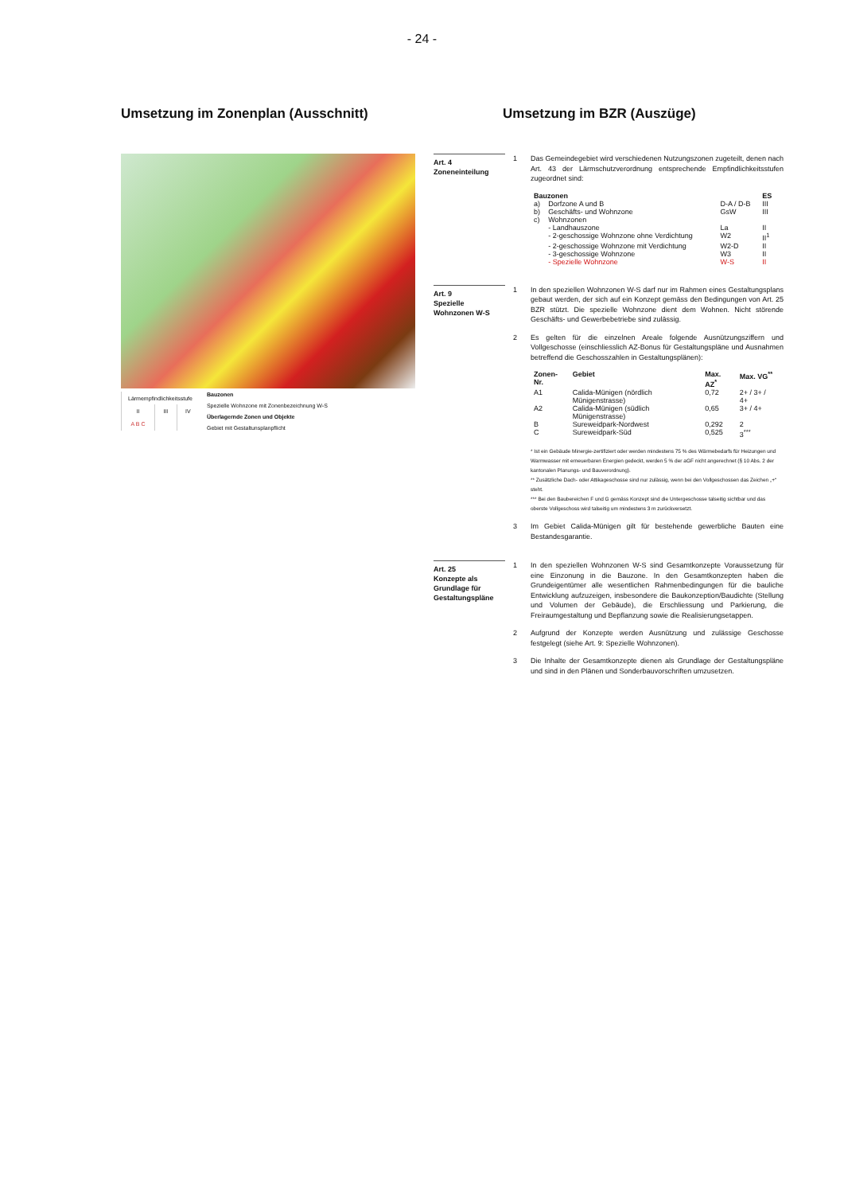- 24 -
Umsetzung im Zonenplan (Ausschnitt) Umsetzung im BZR (Auszüge)
| Lärmempfindlichkeitsstufe | | |
| II | III | IV |
| A B C | | |
Bauzonen
Spezielle Wohnzone mit Zonenbezeichnung W-S
Überlagernde Zonen und Objekte
Gebiet mit Gestaltunsplanpflicht
Art. 4
Zoneneinteilung
1 Das Gemeindegebiet wird verschiedenen Nutzungszonen zugeteilt, denen nach Art. 43 der Lärmschutzverordnung entsprechende Empfindlichkeitsstufen zugeordnet sind:
| Bauzonen | | | ES |
| --- | --- | --- | --- |
| a) | Dorfzone A und B | D-A / D-B | III |
| b) | Geschäfts- und Wohnzone | GsW | III |
| c) | Wohnzonen | | |
| | - Landhauszone | La | II |
| | - 2-geschossige Wohnzone ohne Verdichtung | W2 | II<sup>1</sup> |
| | - 2-geschossige Wohnzone mit Verdichtung | W2-D | II |
| | - 3-geschossige Wohnzone | W3 | II |
| | - Spezielle Wohnzone | W-S | II |
Art. 9
Spezielle
Wohnzonen W-S
1 In den speziellen Wohnzonen W-S darf nur im Rahmen eines Gestaltungsplans gebaut werden, der sich auf ein Konzept gemäss den Bedingungen von Art. 25 BZR stützt. Die spezielle Wohnzone dient dem Wohnen. Nicht störende Geschäfts- und Gewerbebetriebe sind zulässig.
2 Es gelten für die einzelnen Areale folgende Ausnützungsziffern und Vollgeschosse (einschliesslich AZ-Bonus für Gestaltungspläne und Ausnahmen betreffend die Geschosszahlen in Gestaltungsplänen):
| Zonen-Nr. | Gebiet | Max. AZ<sup>*</sup> | Max. VG<sup>**</sup> |
| --- | --- | --- | --- |
| A1 | Calida-Münigen (nördlich Münigenstrasse) | 0,72 | 2+ / 3+ / 4+ |
| A2 | Calida-Münigen (südlich Münigenstrasse) | 0,65 | 3+ / 4+ |
| B | Sureweidpark-Nordwest | 0,292 | 2 |
| C | Sureweidpark-Süd | 0,525 | 3<sup>***</sup> |
* Ist ein Gebäude Minergie-zertifiziert oder werden mindestens 75 % des Wärmebedarfs für Heizungen und Warmwasser mit erneuerbaren Energien gedeckt, werden 5 % der aGF nicht angerechnet (§ 10 Abs. 2 der kantonalen Planungs- und Bauverordnung).
** Zusätzliche Dach- oder Attikageschosse sind nur zulässig, wenn bei den Vollgeschossen das Zeichen „+“ steht.
*** Bei den Baubereichen F und G gemäss Konzept sind die Untergeschosse talseitig sichtbar und das oberste Vollgeschoss wird talseitig um mindestens 3 m zurückversetzt.
3 Im Gebiet Calida-Münigen gilt für bestehende gewerbliche Bauten eine Bestandesgarantie.
Art. 25
Konzepte als Grundlage für Gestaltungspläne
1 In den speziellen Wohnzonen W-S sind Gesamtkonzepte Voraussetzung für eine Einzonung in die Bauzone. In den Gesamtkonzepten haben die Grundeigentümer alle wesentlichen Rahmenbedingungen für die bauliche Entwicklung aufzuzeigen, insbesondere die Baukonzeption/Baudichte (Stellung und Volumen der Gebäude), die Erschliessung und Parkierung, die Freiraumgestaltung und Bepflanzung sowie die Realisierungsetappen.
2 Aufgrund der Konzepte werden Ausnützung und zulässige Geschosse festgelegt (siehe Art. 9: Spezielle Wohnzonen).
3 Die Inhalte der Gesamtkonzepte dienen als Grundlage der Gestaltungspläne und sind in den Plänen und Sonderbauvorschriften umzusetzen.